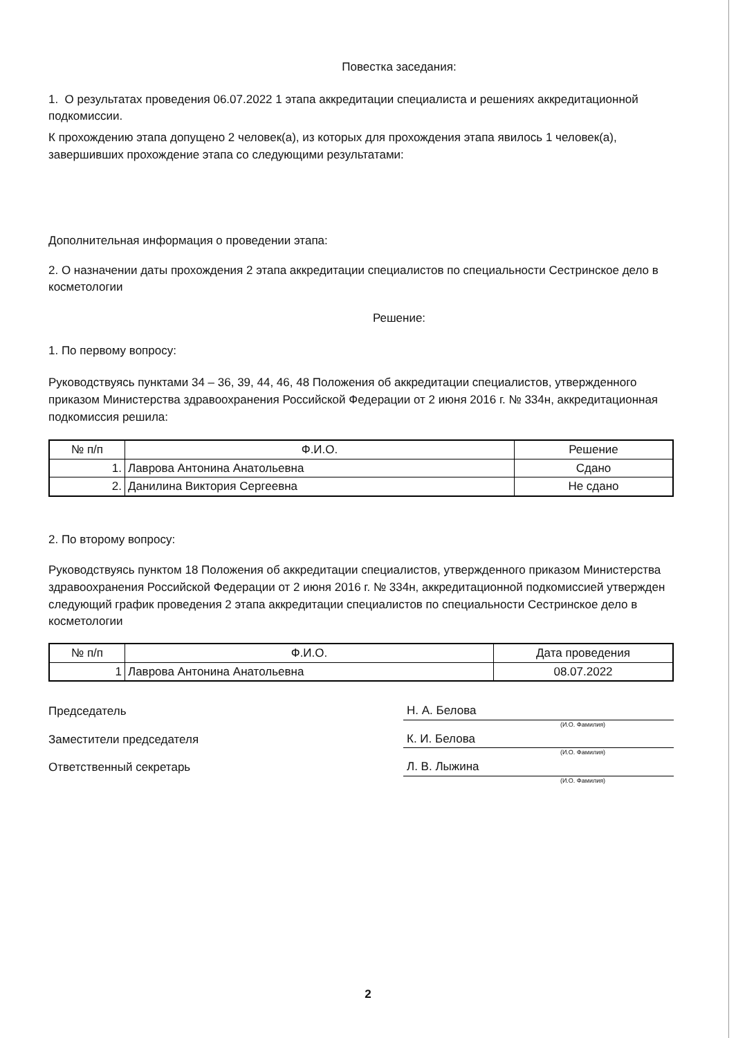Повестка заседания:
1. О результатах проведения 06.07.2022 1 этапа аккредитации специалиста и решениях аккредитационной подкомиссии.
К прохождению этапа допущено 2 человек(а), из которых для прохождения этапа явилось 1 человек(а), завершивших прохождение этапа со следующими результатами:
Дополнительная информация о проведении этапа:
2. О назначении даты прохождения 2 этапа аккредитации специалистов по специальности Сестринское дело в косметологии
Решение:
1. По первому вопросу:
Руководствуясь пунктами 34 – 36, 39, 44, 46, 48 Положения об аккредитации специалистов, утвержденного приказом Министерства здравоохранения Российской Федерации от 2 июня 2016 г. № 334н, аккредитационная подкомиссия решила:
| № п/п | Ф.И.О. | Решение |
| --- | --- | --- |
| 1. | Лаврова Антонина Анатольевна | Сдано |
| 2. | Данилина Виктория Сергеевна | Не сдано |
2. По второму вопросу:
Руководствуясь пунктом 18 Положения об аккредитации специалистов, утвержденного приказом Министерства здравоохранения Российской Федерации от 2 июня 2016 г. № 334н, аккредитационной подкомиссией утвержден следующий график проведения 2 этапа аккредитации специалистов по специальности Сестринское дело в косметологии
| № п/п | Ф.И.О. | Дата проведения |
| --- | --- | --- |
| 1 | Лаврова Антонина Анатольевна | 08.07.2022 |
Председатель
Н. А. Белова
(И.О. Фамилия)
Заместители председателя
К. И. Белова
(И.О. Фамилия)
Ответственный секретарь
Л. В. Лыжина
(И.О. Фамилия)
2